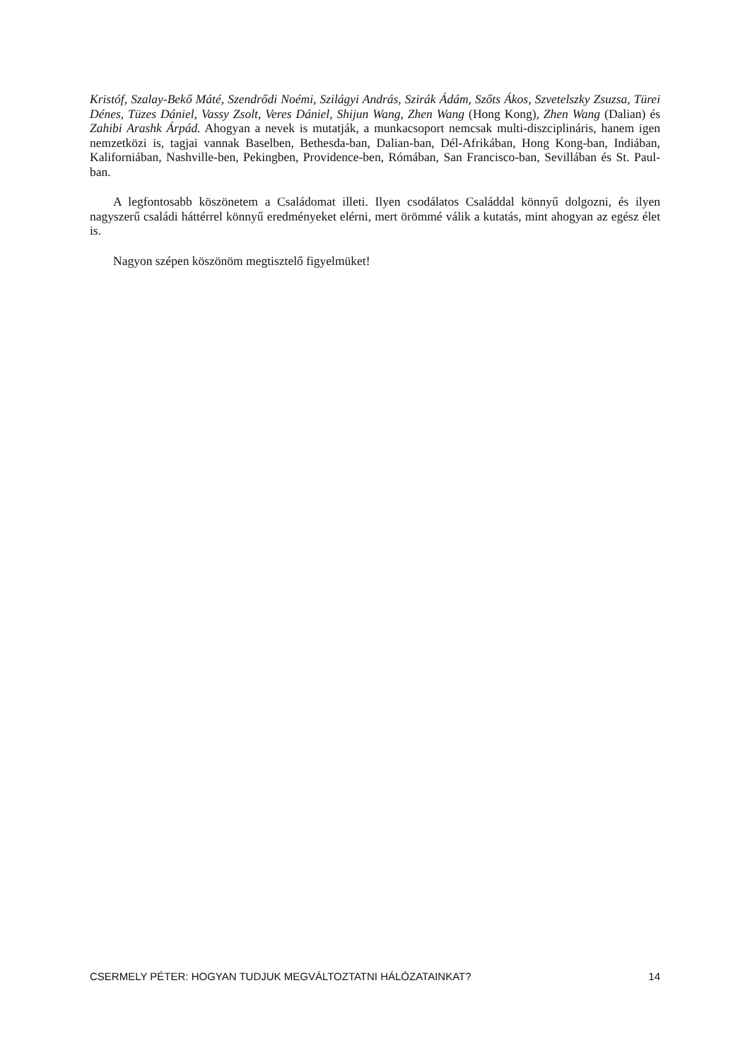Kristóf, Szalay-Bekő Máté, Szendrődi Noémi, Szilágyi András, Szirák Ádám, Szőts Ákos, Szvetelszky Zsuzsa, Türei Dénes, Tüzes Dániel, Vassy Zsolt, Veres Dániel, Shijun Wang, Zhen Wang (Hong Kong), Zhen Wang (Dalian) és Zahibi Arashk Árpád. Ahogyan a nevek is mutatják, a munkacsoport nemcsak multi-diszciplináris, hanem igen nemzetközi is, tagjai vannak Baselben, Bethesda-ban, Dalian-ban, Dél-Afrikában, Hong Kong-ban, Indiában, Kaliforniában, Nashville-ben, Pekingben, Providence-ben, Rómában, San Francisco-ban, Sevillában és St. Paul-ban.
A legfontosabb köszönetem a Családomat illeti. Ilyen csodálatos Családdal könnyű dolgozni, és ilyen nagyszerű családi háttérrel könnyű eredményeket elérni, mert örömmé válik a kutatás, mint ahogyan az egész élet is.
Nagyon szépen köszönöm megtisztelő figyelmüket!
CSERMELY PÉTER: HOGYAN TUDJUK MEGVÁLTOZTATNI HÁLÓZATAINKAT? 14